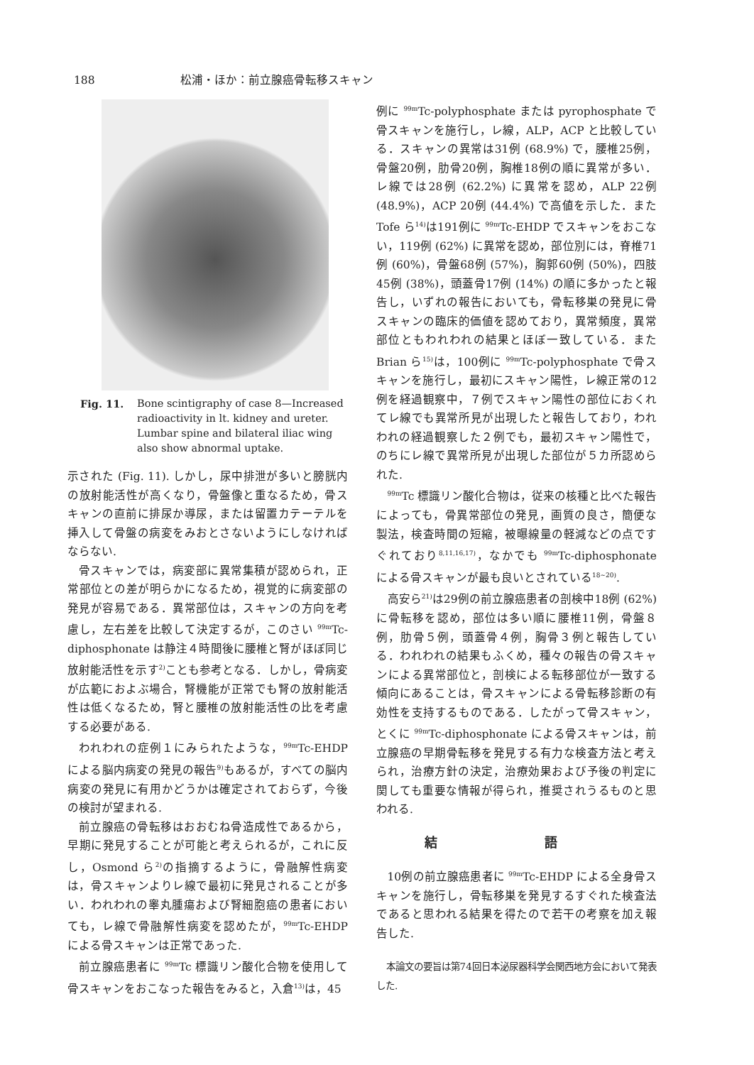188 松浦・ほか：前立腺癌骨転移スキャン
Fig. 11. Bone scintigraphy of case 8—Increased radioactivity in lt. kidney and ureter. Lumbar spine and bilateral iliac wing also show abnormal uptake.
示された (Fig. 11). しかし，尿中排泄が多いと膀胱内の放射能活性が高くなり，骨盤像と重なるため，骨スキャンの直前に排尿か導尿，または留置カテーテルを挿入して骨盤の病変をみおとさないようにしなければならない.
骨スキャンでは，病変部に異常集積が認められ，正常部位との差が明らかになるため，視覚的に病変部の発見が容易である．異常部位は，スキャンの方向を考慮し，左右差を比較して決定するが，このさい <sup>99m</sup>Tc-diphosphonate は静注４時間後に腰椎と腎がほぼ同じ放射能活性を示す<sup>2)</sup>ことも参考となる．しかし，骨病変が広範におよぶ場合，腎機能が正常でも腎の放射能活性は低くなるため，腎と腰椎の放射能活性の比を考慮する必要がある.
われわれの症例１にみられたような，<sup>99m</sup>Tc-EHDP による脳内病変の発見の報告<sup>9)</sup>もあるが，すべての脳内病変の発見に有用かどうかは確定されておらず，今後の検討が望まれる.
前立腺癌の骨転移はおおむね骨造成性であるから，早期に発見することが可能と考えられるが，これに反し，Osmond ら<sup>2)</sup>の指摘するように，骨融解性病変は，骨スキャンよりレ線で最初に発見されることが多い．われわれの睾丸腫瘍および腎細胞癌の患者においても，レ線で骨融解性病変を認めたが，<sup>99m</sup>Tc-EHDP による骨スキャンは正常であった.
前立腺癌患者に <sup>99m</sup>Tc 標識リン酸化合物を使用して骨スキャンをおこなった報告をみると，入倉<sup>13)</sup>は，45
例に <sup>99m</sup>Tc-polyphosphate または pyrophosphate で骨スキャンを施行し，レ線，ALP，ACP と比較している．スキャンの異常は31例 (68.9%) で，腰椎25例，骨盤20例，肋骨20例，胸椎18例の順に異常が多い．レ線では28例 (62.2%) に異常を認め，ALP 22例 (48.9%)，ACP 20例 (44.4%) で高値を示した．また Tofe ら<sup>14)</sup>は191例に <sup>99m</sup>Tc-EHDP でスキャンをおこない，119例 (62%) に異常を認め，部位別には，脊椎71例 (60%)，骨盤68例 (57%)，胸郭60例 (50%)，四肢45例 (38%)，頭蓋骨17例 (14%) の順に多かったと報告し，いずれの報告においても，骨転移巣の発見に骨スキャンの臨床的価値を認めており，異常頻度，異常部位ともわれわれの結果とほぼ一致している．また Brian ら<sup>15)</sup>は，100例に <sup>99m</sup>Tc-polyphosphate で骨スキャンを施行し，最初にスキャン陽性，レ線正常の12例を経過観察中，７例でスキャン陽性の部位におくれてレ線でも異常所見が出現したと報告しており，われわれの経過観察した２例でも，最初スキャン陽性で，のちにレ線で異常所見が出現した部位が５カ所認められた.
<sup>99m</sup>Tc 標識リン酸化合物は，従来の核種と比べた報告によっても，骨異常部位の発見，画質の良さ，簡便な製法，検査時間の短縮，被曝線量の軽減などの点ですぐれており<sup>8,11,16,17)</sup>，なかでも <sup>99m</sup>Tc-diphosphonate による骨スキャンが最も良いとされている<sup>18~20)</sup>.
高安ら<sup>21)</sup>は29例の前立腺癌患者の剖検中18例 (62%) に骨転移を認め，部位は多い順に腰椎11例，骨盤８例，肋骨５例，頭蓋骨４例，胸骨３例と報告している．われわれの結果もふくめ，種々の報告の骨スキャンによる異常部位と，剖検による転移部位が一致する傾向にあることは，骨スキャンによる骨転移診断の有効性を支持するものである．したがって骨スキャン，とくに <sup>99m</sup>Tc-diphosphonate による骨スキャンは，前立腺癌の早期骨転移を発見する有力な検査方法と考えられ，治療方針の決定，治療効果および予後の判定に関しても重要な情報が得られ，推奨されうるものと思われる.
結 語
10例の前立腺癌患者に <sup>99m</sup>Tc-EHDP による全身骨スキャンを施行し，骨転移巣を発見するすぐれた検査法であると思われる結果を得たので若干の考察を加え報告した.
本論文の要旨は第74回日本泌尿器科学会関西地方会において発表した.